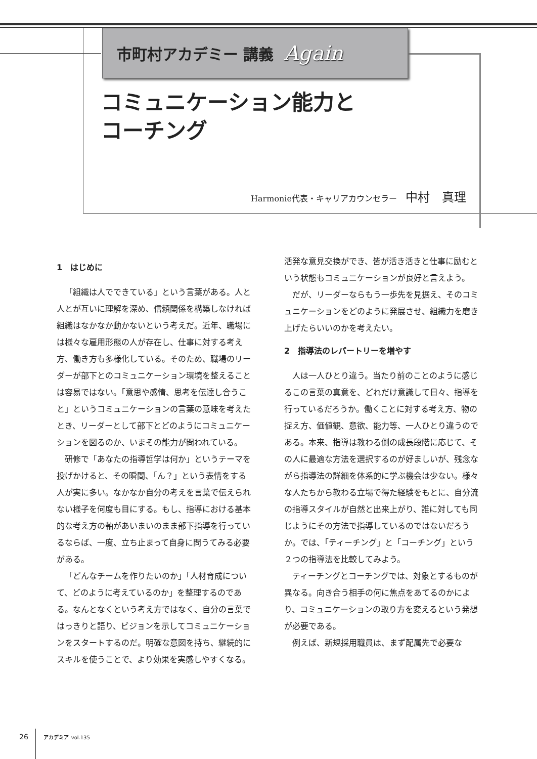市町村アカデミー 講義 Again
コミュニケーション能力と
コーチング
Harmonie代表・キャリアカウンセラー 中村　真理
1　はじめに
「組織は人でできている」という言葉がある。人と人とが互いに理解を深め、信頼関係を構築しなければ組織はなかなか動かないという考えだ。近年、職場には様々な雇用形態の人が存在し、仕事に対する考え方、働き方も多様化している。そのため、職場のリーダーが部下とのコミュニケーション環境を整えることは容易ではない。「意思や感情、思考を伝達し合うこと」というコミュニケーションの言葉の意味を考えたとき、リーダーとして部下とどのようにコミュニケーションを図るのか、いまその能力が問われている。
研修で「あなたの指導哲学は何か」というテーマを投げかけると、その瞬間、「ん？」という表情をする人が実に多い。なかなか自分の考えを言葉で伝えられない様子を何度も目にする。もし、指導における基本的な考え方の軸があいまいのまま部下指導を行っているならば、一度、立ち止まって自身に問うてみる必要がある。
「どんなチームを作りたいのか」「人材育成について、どのように考えているのか」を整理するのである。なんとなくという考え方ではなく、自分の言葉ではっきりと語り、ビジョンを示してコミュニケーションをスタートするのだ。明確な意図を持ち、継続的にスキルを使うことで、より効果を実感しやすくなる。活発な意見交換ができ、皆が活き活きと仕事に励むという状態もコミュニケーションが良好と言えよう。
だが、リーダーならもう一歩先を見据え、そのコミュニケーションをどのように発展させ、組織力を磨き上げたらいいのかを考えたい。
2　指導法のレパートリーを増やす
人は一人ひとり違う。当たり前のことのように感じるこの言葉の真意を、どれだけ意識して日々、指導を行っているだろうか。働くことに対する考え方、物の捉え方、価値観、意欲、能力等、一人ひとり違うのである。本来、指導は教わる側の成長段階に応じて、その人に最適な方法を選択するのが好ましいが、残念ながら指導法の詳細を体系的に学ぶ機会は少ない。様々な人たちから教わる立場で得た経験をもとに、自分流の指導スタイルが自然と出来上がり、誰に対しても同じようにその方法で指導しているのではないだろうか。では、「ティーチング」と「コーチング」という２つの指導法を比較してみよう。
ティーチングとコーチングでは、対象とするものが異なる。向き合う相手の何に焦点をあてるのかにより、コミュニケーションの取り方を変えるという発想が必要である。
例えば、新規採用職員は、まず配属先で必要な
26 アカデミア vol.135